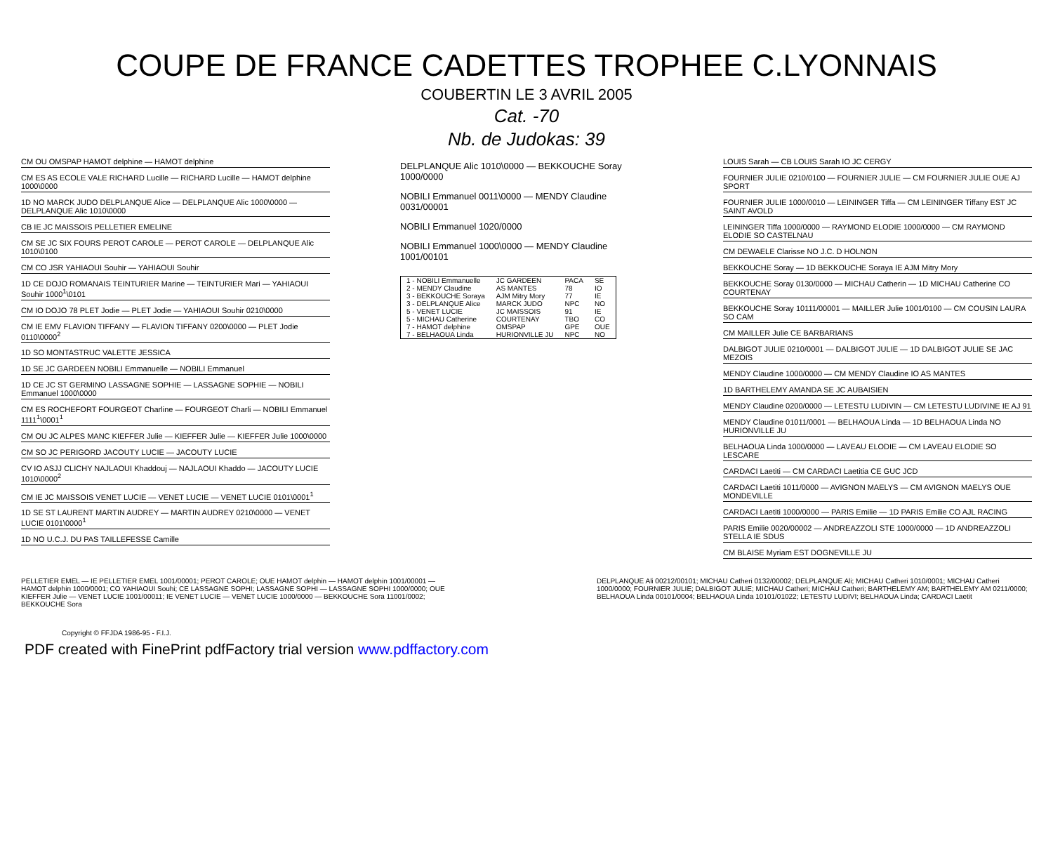COUPE DE FRANCE CADETTES TROPHEE C.LYONNAIS
COUBERTIN LE 3 AVRIL 2005
Cat. -70
Nb. de Judokas: 39
CM OU OMSPAP HAMOT delphine — HAMOT delphine
CM ES AS ECOLE VALE RICHARD Lucille — RICHARD Lucille — HAMOT delphine 1000\0000
1D NO MARCK JUDO DELPLANQUE Alice — DELPLANQUE Alic 1000\0000 — DELPLANQUE Alic 1010\0000
CB IE JC MAISSOIS PELLETIER EMELINE
CM SE JC SIX FOURS PEROT CAROLE — PEROT CAROLE — DELPLANQUE Alic 1010\0100
CM CO JSR YAHIAOUI Souhir — YAHIAOUI Souhir
1D CE DOJO ROMANAIS TEINTURIER Marine — TEINTURIER Mari — YAHIAOUI Souhir 1000<sup>1</sup>\0101
CM IO DOJO 78 PLET Jodie — PLET Jodie — YAHIAOUI Souhir 0210\0000
CM IE EMV FLAVION TIFFANY — FLAVION TIFFANY 0200\0000 — PLET Jodie 0110\0000<sup>2</sup>
1D SO MONTASTRUC VALETTE JESSICA
1D SE JC GARDEEN NOBILI Emmanuelle — NOBILI Emmanuel
1D CE JC ST GERMINO LASSAGNE SOPHIE — LASSAGNE SOPHIE — NOBILI Emmanuel 1000\0000
CM ES ROCHEFORT FOURGEOT Charline — FOURGEOT Charli — NOBILI Emmanuel 1111<sup>1</sup>\0001<sup>1</sup>
CM OU JC ALPES MANC KIEFFER Julie — KIEFFER Julie — KIEFFER Julie 1000\0000
CM SO JC PERIGORD JACOUTY LUCIE — JACOUTY LUCIE
CV IO ASJJ CLICHY NAJLAOUI Khaddouj — NAJLAOUI Khaddo — JACOUTY LUCIE 1010\0000<sup>2</sup>
CM IE JC MAISSOIS VENET LUCIE — VENET LUCIE — VENET LUCIE 0101\0001<sup>1</sup>
1D SE ST LAURENT MARTIN AUDREY — MARTIN AUDREY 0210\0000 — VENET LUCIE 0101\0000<sup>1</sup>
1D NO U.C.J. DU PAS TAILLEFESSE Camille
DELPLANQUE Alic 1010\0000 — BEKKOUCHE Soray 1000/0000
NOBILI Emmanuel 0011\0000 — MENDY Claudine 0031/00001
NOBILI Emmanuel 1020/0000
NOBILI Emmanuel 1000\0000 — MENDY Claudine 1001/00101
| 1 - NOBILI Emmanuelle | JC GARDEEN | PACA | SE |
| 2 - MENDY Claudine | AS MANTES | 78 | IO |
| 3 - BEKKOUCHE Soraya | AJM Mitry Mory | 77 | IE |
| 3 - DELPLANQUE Alice | MARCK JUDO | NPC | NO |
| 5 - VENET LUCIE | JC MAISSOIS | 91 | IE |
| 5 - MICHAU Catherine | COURTENAY | TBO | CO |
| 7 - HAMOT delphine | OMSPAP | GPE | OUE |
| 7 - BELHAOUA Linda | HURIONVILLE JU | NPC | NO |
LOUIS Sarah — CB LOUIS Sarah IO JC CERGY
FOURNIER JULIE 0210/0100 — FOURNIER JULIE — CM FOURNIER JULIE OUE AJ SPORT
FOURNIER JULIE 1000/0010 — LEININGER Tiffa — CM LEININGER Tiffany EST JC SAINT AVOLD
LEININGER Tiffa 1000/0000 — RAYMOND ELODIE 1000/0000 — CM RAYMOND ELODIE SO CASTELNAU
CM DEWAELE Clarisse NO J.C. D HOLNON
BEKKOUCHE Soray — 1D BEKKOUCHE Soraya IE AJM Mitry Mory
BEKKOUCHE Soray 0130/0000 — MICHAU Catherin — 1D MICHAU Catherine CO COURTENAY
BEKKOUCHE Soray 10111/00001 — MAILLER Julie 1001/0100 — CM COUSIN LAURA SO CAM
CM MAILLER Julie CE BARBARIANS
DALBIGOT JULIE 0210/0001 — DALBIGOT JULIE — 1D DALBIGOT JULIE SE JAC MEZOIS
MENDY Claudine 1000/0000 — CM MENDY Claudine IO AS MANTES
1D BARTHELEMY AMANDA SE JC AUBAISIEN
MENDY Claudine 0200/0000 — LETESTU LUDIVIN — CM LETESTU LUDIVINE IE AJ 91
MENDY Claudine 01011/0001 — BELHAOUA Linda — 1D BELHAOUA Linda NO HURIONVILLE JU
BELHAOUA Linda 1000/0000 — LAVEAU ELODIE — CM LAVEAU ELODIE SO LESCARE
CARDACI Laetiti — CM CARDACI Laetitia CE GUC JCD
CARDACI Laetiti 1011/0000 — AVIGNON MAELYS — CM AVIGNON MAELYS OUE MONDEVILLE
CARDACI Laetiti 1000/0000 — PARIS Emilie — 1D PARIS Emilie CO AJL RACING
PARIS Emilie 0020/00002 — ANDREAZZOLI STE 1000/0000 — 1D ANDREAZZOLI STELLA IE SDUS
CM BLAISE Myriam EST DOGNEVILLE JU
PELLETIER EMEL — IE PELLETIER EMEL 1001/00001; PEROT CAROLE; OUE HAMOT delphin — HAMOT delphin 1001/00001 — HAMOT delphin 1000/0001; CO YAHIAOUI Souhi; CE LASSAGNE SOPHI; LASSAGNE SOPHI — LASSAGNE SOPHI 1000/0000; OUE KIEFFER Julie — VENET LUCIE 1001/00011; IE VENET LUCIE — VENET LUCIE 1000/0000 — BEKKOUCHE Sora 11001/0002; BEKKOUCHE Sora
DELPLANQUE Ali 00212/00101; MICHAU Catheri 0132/00002; DELPLANQUE Ali; MICHAU Catheri 1010/0001; MICHAU Catheri 1000/0000; FOURNIER JULIE; DALBIGOT JULIE; MICHAU Catheri; MICHAU Catheri; BARTHELEMY AM; BARTHELEMY AM 0211/0000; BELHAOUA Linda 00101/0004; BELHAOUA Linda 10101/01022; LETESTU LUDIVI; BELHAOUA Linda; CARDACI Laetit
Copyright © FFJDA 1986-95 - F.I.J.
PDF created with FinePrint pdfFactory trial version www.pdffactory.com